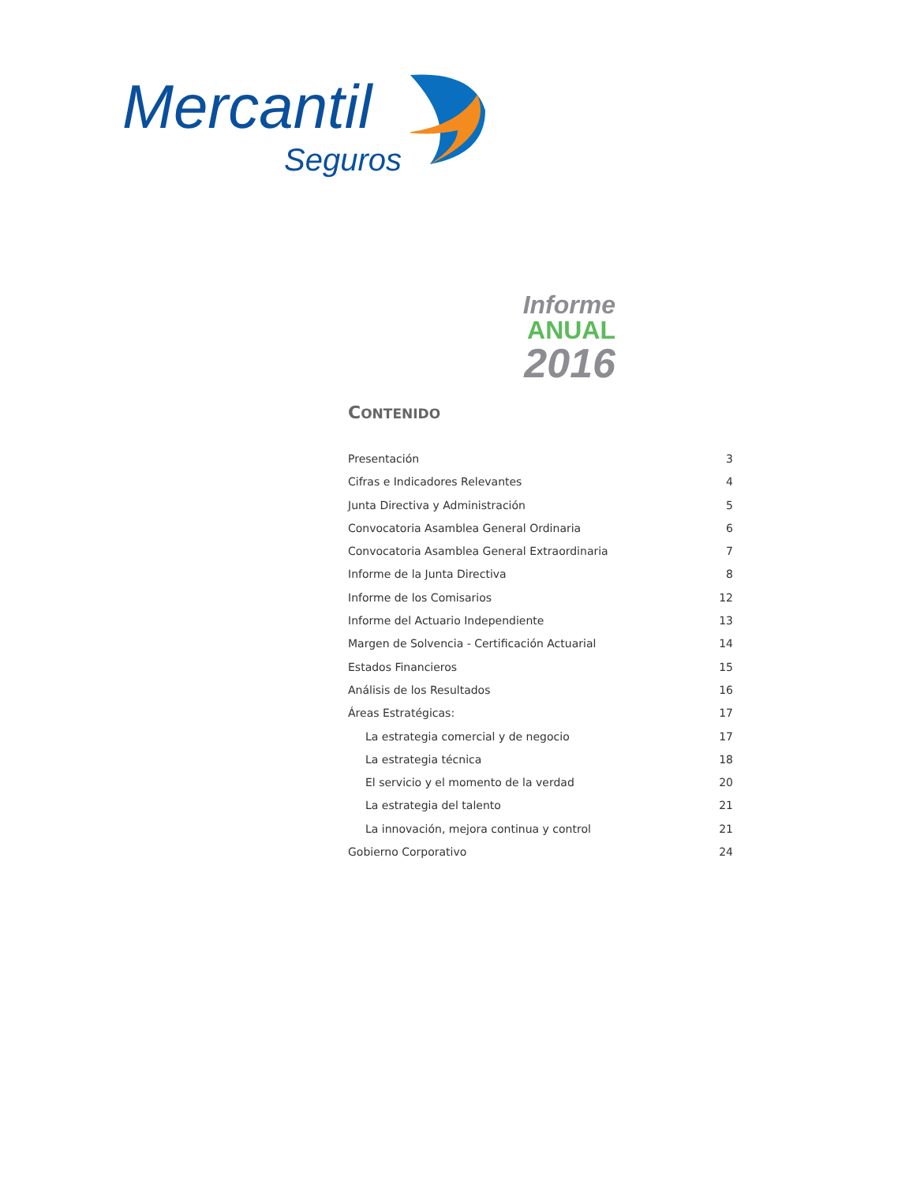Mercantil
Seguros
Informe
ANUAL
2016
CONTENIDO
Presentación 3
Cifras e Indicadores Relevantes 4
Junta Directiva y Administración 5
Convocatoria Asamblea General Ordinaria 6
Convocatoria Asamblea General Extraordinaria 7
Informe de la Junta Directiva 8
Informe de los Comisarios 12
Informe del Actuario Independiente 13
Margen de Solvencia - Certificación Actuarial 14
Estados Financieros 15
Análisis de los Resultados 16
Áreas Estratégicas: 17
La estrategia comercial y de negocio 17
La estrategia técnica 18
El servicio y el momento de la verdad 20
La estrategia del talento 21
La innovación, mejora continua y control 21
Gobierno Corporativo 24